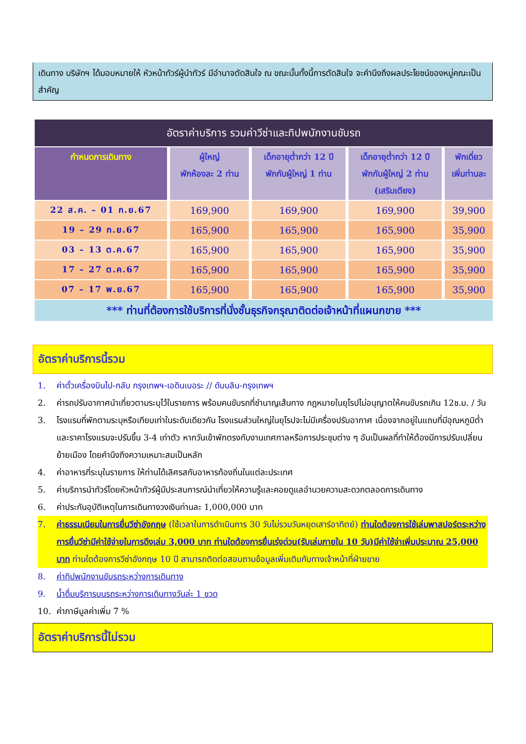เดินทาง บริษัทฯ ได้มอบหมายให้ หัวหน้าทัวร์ผู้นำทัวร์ มีอำนาจตัดสินใจ ณ ขณะนั้นทั้งนี้การตัดสินใจ จะคำนึงถึงผลประโยชน์ของหมู่คณะเป็นสำคัญ
| อัตราค่าบริการ รวมค่าวีซ่าและทิปพนักงานขับรถ | | | | |
| กำหนดการเดินทาง | ผู้ใหญ่ พักห้องละ 2 ท่าน | เด็กอายุต่ำกว่า 12 ปี พักกับผู้ใหญ่ 1 ท่าน | เด็กอายุต่ำกว่า 12 ปี พักกับผู้ใหญ่ 2 ท่าน (เสริมเตียง) | พักเดี่ยว เพิ่มท่านละ |
| 22 ส.ค. – 01 ก.ย.67 | 169,900 | 169,900 | 169,900 | 39,900 |
| 19 – 29 ก.ย.67 | 165,900 | 165,900 | 165,900 | 35,900 |
| 03 – 13 ต.ค.67 | 165,900 | 165,900 | 165,900 | 35,900 |
| 17 – 27 ต.ค.67 | 165,900 | 165,900 | 165,900 | 35,900 |
| 07 – 17 พ.ย.67 | 165,900 | 165,900 | 165,900 | 35,900 |
| *** ท่านที่ต้องการใช้บริการที่นั่งชั้นธุรกิจกรุณาติดต่อเจ้าหน้าที่แผนกขาย *** | | | | |
อัตราค่าบริการนี้รวม
1. ค่าตั๋วเครื่องบินไป-กลับ กรุงเทพฯ-เอดินเบอระ // ดับบลิน-กรุงเทพฯ
2. ค่ารถปรับอากาศนำเที่ยวตามระบุไว้ในรายการ พร้อมคนขับรถที่ชำนาญเส้นทาง กฎหมายในยุโรปไม่อนุญาตให้คนขับรถเกิน 12ช.ม. / วัน
3. โรงแรมที่พักตามระบุหรือเทียบเท่าในระดับเดียวกัน โรงแรมส่วนใหญ่ในยุโรปจะไม่มีเครื่องปรับอากาศ เนื่องจากอยู่ในแถบที่มีอุณหภูมิต่ำและราคาโรงแรมจะปรับขึ้น 3-4 เท่าตัว หากวันเข้าพักตรงกับงานเทศกาลหรือการประชุมต่าง ๆ อันเป็นผลที่ทำให้ต้องมีการปรับเปลี่ยนย้ายเมือง โดยคำนึงถึงความเหมาะสมเป็นหลัก
4. ค่าอาหารที่ระบุในรายการ ให้ท่านได้เลิศรสกับอาหารท้องถิ่นในแต่ละประเทศ
5. ค่าบริการนำทัวร์โดยหัวหน้าทัวร์ผู้มีประสบการณ์นำเที่ยวให้ความรู้และคอยดูแลอำนวยความสะดวกตลอดการเดินทาง
6. ค่าประกันอุบัติเหตุในการเดินทางวงเงินท่านละ 1,000,000 บาท
7. ค่าธรรมเนียมในการยื่นวีซ่าอังกฤษ (ใช้เวลาในการดำเนินการ 30 วันไม่รวมวันหยุดเสาร์อาทิตย์) ท่านใดต้องการใช้เล่มพาสปอร์ตระหว่างการยื่นวีซ่ามีค่าใช้จ่ายในการดึงเล่ม 3,000 บาท ท่านใดต้องการยื่นเร่งด่วน(รับเล่มภายใน 10 วัน)มีค่าใช้จ่าเพิ่มประมาณ 25,000 บาท ท่านใดต้องการวีซ่าอังกฤษ 10 ปี สามารถติดต่อสอบถามข้อมูลเพิ่มเติมกับทางเจ้าหน้าที่ฝ่ายขาย
8. ค่าทิปพนักงานขับรถระหว่างการเดินทาง
9. น้ำดื่มบริการบนรถระหว่างการเดินทางวันล่ะ 1 ขวด
10. ค่าภาษีมูลค่าเพิ่ม 7 %
อัตราค่าบริการนี้ไม่รวม